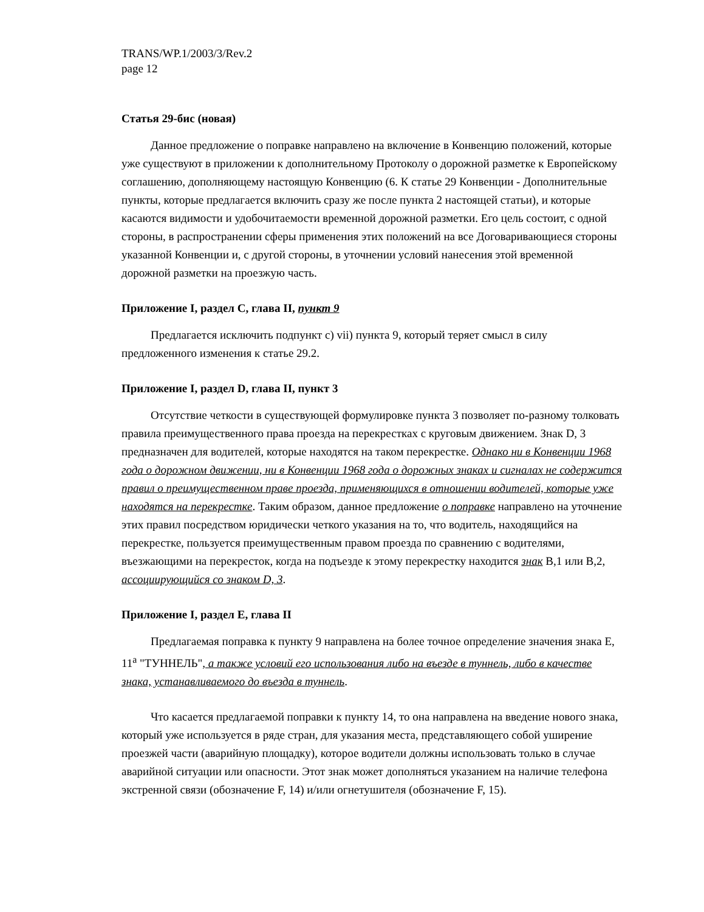TRANS/WP.1/2003/3/Rev.2
page 12
Статья 29-бис (новая)
Данное предложение о поправке направлено на включение в Конвенцию положений, которые уже существуют в приложении к дополнительному Протоколу о дорожной разметке к Европейскому соглашению, дополняющему настоящую Конвенцию (6. К статье 29 Конвенции - Дополнительные пункты, которые предлагается включить сразу же после пункта 2 настоящей статьи), и которые касаются видимости и удобочитаемости временной дорожной разметки. Его цель состоит, с одной стороны, в распространении сферы применения этих положений на все Договаривающиеся стороны указанной Конвенции и, с другой стороны, в уточнении условий нанесения этой временной дорожной разметки на проезжую часть.
Приложение I, раздел С, глава II, пункт 9
Предлагается исключить подпункт с) vii) пункта 9, который теряет смысл в силу предложенного изменения к статье 29.2.
Приложение I, раздел D, глава II, пункт 3
Отсутствие четкости в существующей формулировке пункта 3 позволяет по-разному толковать правила преимущественного права проезда на перекрестках с круговым движением. Знак D, 3 предназначен для водителей, которые находятся на таком перекрестке. Однако ни в Конвенции 1968 года о дорожном движении, ни в Конвенции 1968 года о дорожных знаках и сигналах не содержится правил о преимущественном праве проезда, применяющихся в отношении водителей, которые уже находятся на перекрестке. Таким образом, данное предложение о поправке направлено на уточнение этих правил посредством юридически четкого указания на то, что водитель, находящийся на перекрестке, пользуется преимущественным правом проезда по сравнению с водителями, въезжающими на перекресток, когда на подъезде к этому перекрестку находится знак В,1 или В,2, ассоциирующийся со знаком D, 3.
Приложение I, раздел Е, глава II
Предлагаемая поправка к пункту 9 направлена на более точное определение значения знака Е, 11<sup>а</sup> "ТУННЕЛЬ", а также условий его использования либо на въезде в туннель, либо в качестве знака, устанавливаемого до въезда в туннель.
Что касается предлагаемой поправки к пункту 14, то она направлена на введение нового знака, который уже используется в ряде стран, для указания места, представляющего собой уширение проезжей части (аварийную площадку), которое водители должны использовать только в случае аварийной ситуации или опасности. Этот знак может дополняться указанием на наличие телефона экстренной связи (обозначение F, 14) и/или огнетушителя (обозначение F, 15).